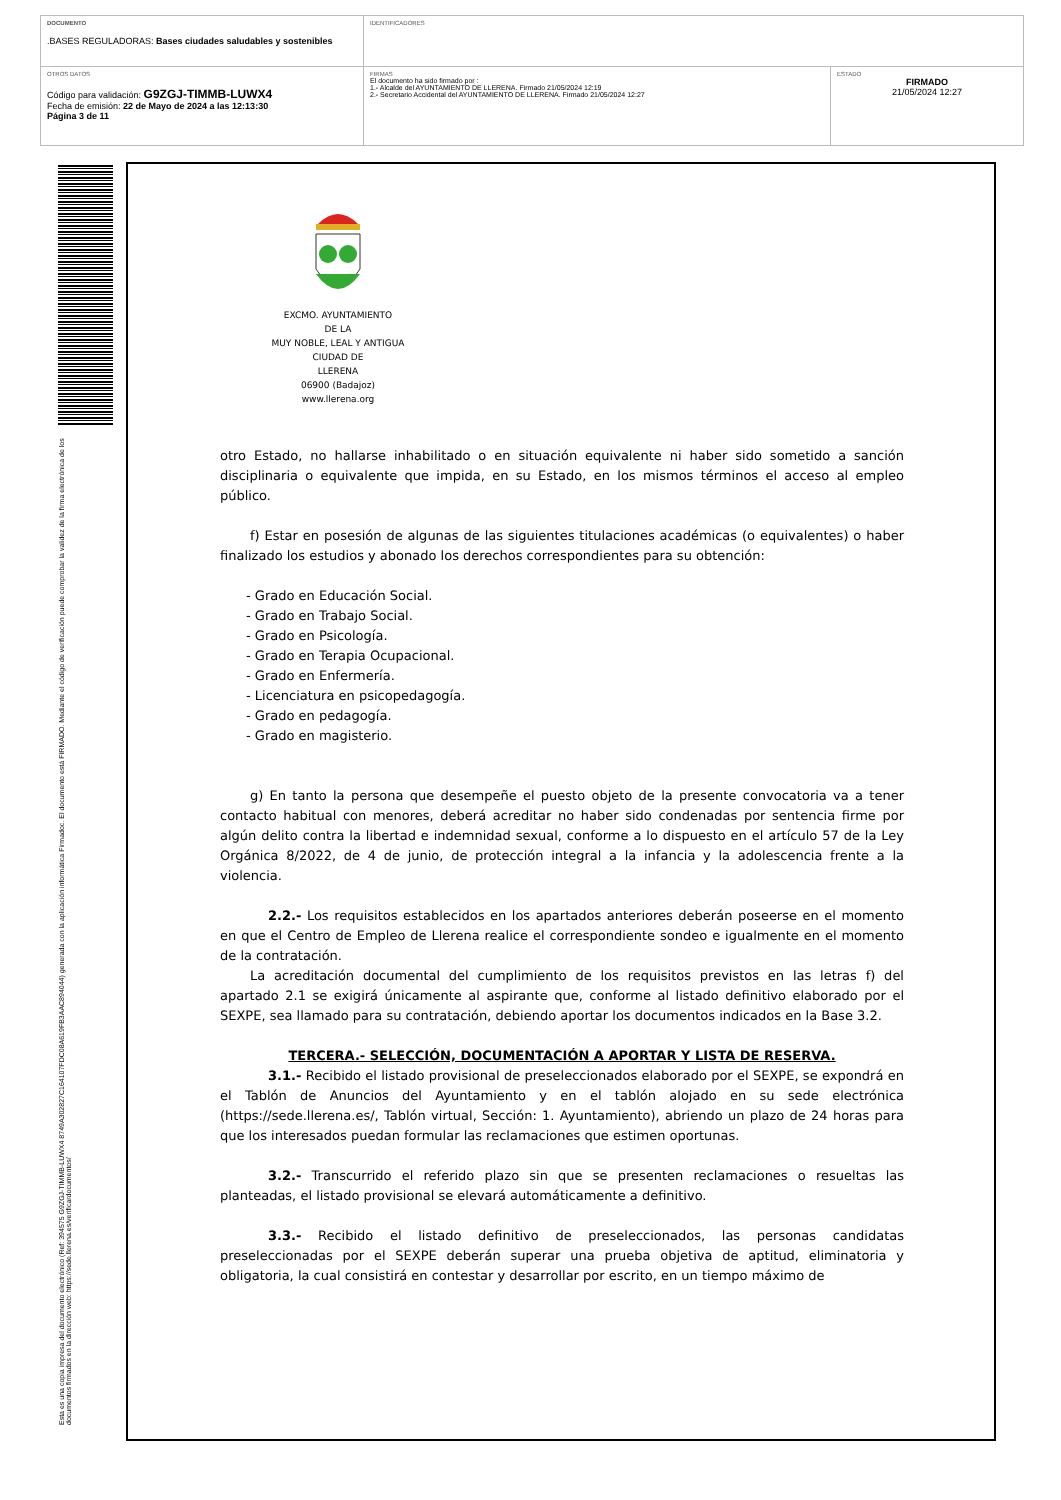| DOCUMENTO .BASES REGULADORAS: Bases ciudades saludables y sostenibles | IDENTIFICADORES | |
| OTROS DATOS Código para validación: G9ZGJ-TIMMB-LUWX4 Fecha de emisión: 22 de Mayo de 2024 a las 12:13:30 Página 3 de 11 | FIRMAS El documento ha sido firmado por : 1.- Alcalde del AYUNTAMIENTO DE LLERENA. Firmado 21/05/2024 12:19 2.- Secretario Accidental del AYUNTAMIENTO DE LLERENA. Firmado 21/05/2024 12:27 | ESTADO FIRMADO 21/05/2024 12:27 |
Esta es una copia impresa del documento electrónico (Ref: 394575 G9ZGJ-TIMMB-LUWX4 8749A302827C164107FDC08A619FB3AAC894044) generada con la aplicación informática Firmadoc. El documento está FIRMADO. Mediante el código de verificación puede comprobar la validez de la firma electrónica de los documentos firmados en la dirección web: https://sede.llerena.es/verificardocumentos/
EXCMO. AYUNTAMIENTO
DE LA
MUY NOBLE, LEAL Y ANTIGUA
CIUDAD DE
LLERENA
06900 (Badajoz)
www.llerena.org
otro Estado, no hallarse inhabilitado o en situación equivalente ni haber sido sometido a sanción disciplinaria o equivalente que impida, en su Estado, en los mismos términos el acceso al empleo público.
f) Estar en posesión de algunas de las siguientes titulaciones académicas (o equivalentes) o haber finalizado los estudios y abonado los derechos correspondientes para su obtención:
- Grado en Educación Social.
- Grado en Trabajo Social.
- Grado en Psicología.
- Grado en Terapia Ocupacional.
- Grado en Enfermería.
- Licenciatura en psicopedagogía.
- Grado en pedagogía.
- Grado en magisterio.
g) En tanto la persona que desempeñe el puesto objeto de la presente convocatoria va a tener contacto habitual con menores, deberá acreditar no haber sido condenadas por sentencia firme por algún delito contra la libertad e indemnidad sexual, conforme a lo dispuesto en el artículo 57 de la Ley Orgánica 8/2022, de 4 de junio, de protección integral a la infancia y la adolescencia frente a la violencia.
2.2.- Los requisitos establecidos en los apartados anteriores deberán poseerse en el momento en que el Centro de Empleo de Llerena realice el correspondiente sondeo e igualmente en el momento de la contratación.
La acreditación documental del cumplimiento de los requisitos previstos en las letras f) del apartado 2.1 se exigirá únicamente al aspirante que, conforme al listado definitivo elaborado por el SEXPE, sea llamado para su contratación, debiendo aportar los documentos indicados en la Base 3.2.
TERCERA.- SELECCIÓN, DOCUMENTACIÓN A APORTAR Y LISTA DE RESERVA.
3.1.- Recibido el listado provisional de preseleccionados elaborado por el SEXPE, se expondrá en el Tablón de Anuncios del Ayuntamiento y en el tablón alojado en su sede electrónica (https://sede.llerena.es/, Tablón virtual, Sección: 1. Ayuntamiento), abriendo un plazo de 24 horas para que los interesados puedan formular las reclamaciones que estimen oportunas.
3.2.- Transcurrido el referido plazo sin que se presenten reclamaciones o resueltas las planteadas, el listado provisional se elevará automáticamente a definitivo.
3.3.- Recibido el listado definitivo de preseleccionados, las personas candidatas preseleccionadas por el SEXPE deberán superar una prueba objetiva de aptitud, eliminatoria y obligatoria, la cual consistirá en contestar y desarrollar por escrito, en un tiempo máximo de